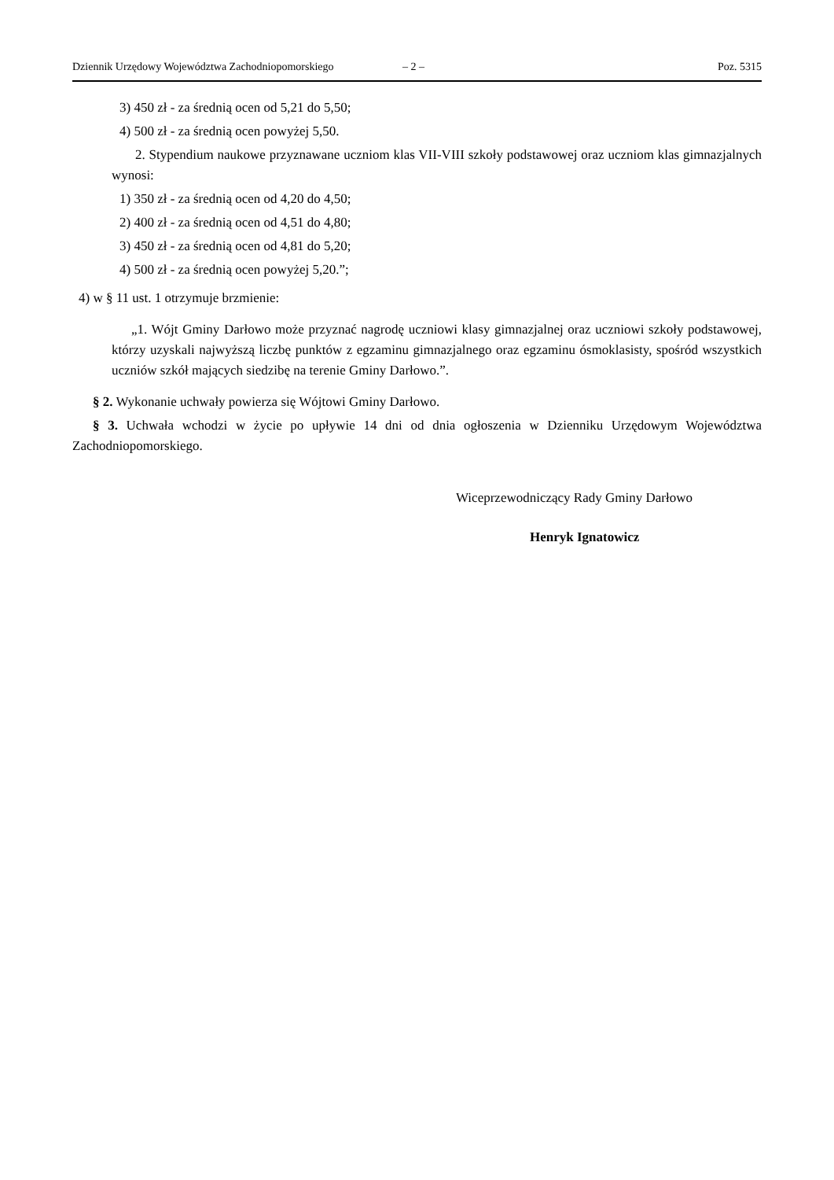Dziennik Urzędowy Województwa Zachodniopomorskiego – 2 – Poz. 5315
3) 450 zł - za średnią ocen od 5,21 do 5,50;
4) 500 zł - za średnią ocen powyżej 5,50.
2. Stypendium naukowe przyznawane uczniom klas VII-VIII szkoły podstawowej oraz uczniom klas gimnazjalnych wynosi:
1) 350 zł - za średnią ocen od 4,20 do 4,50;
2) 400 zł - za średnią ocen od 4,51 do 4,80;
3) 450 zł - za średnią ocen od 4,81 do 5,20;
4) 500 zł - za średnią ocen powyżej 5,20.”;
4) w § 11 ust. 1 otrzymuje brzmienie:
„1. Wójt Gminy Darłowo może przyznać nagrodę uczniowi klasy gimnazjalnej oraz uczniowi szkoły podstawowej, którzy uzyskali najwyższą liczbę punktów z egzaminu gimnazjalnego oraz egzaminu ósmoklasisty, spośród wszystkich uczniów szkół mających siedzibę na terenie Gminy Darłowo.”.
§ 2. Wykonanie uchwały powierza się Wójtowi Gminy Darłowo.
§ 3. Uchwała wchodzi w życie po upływie 14 dni od dnia ogłoszenia w Dzienniku Urzędowym Województwa Zachodniopomorskiego.
Wiceprzewodniczący Rady Gminy Darłowo
Henryk Ignatowicz